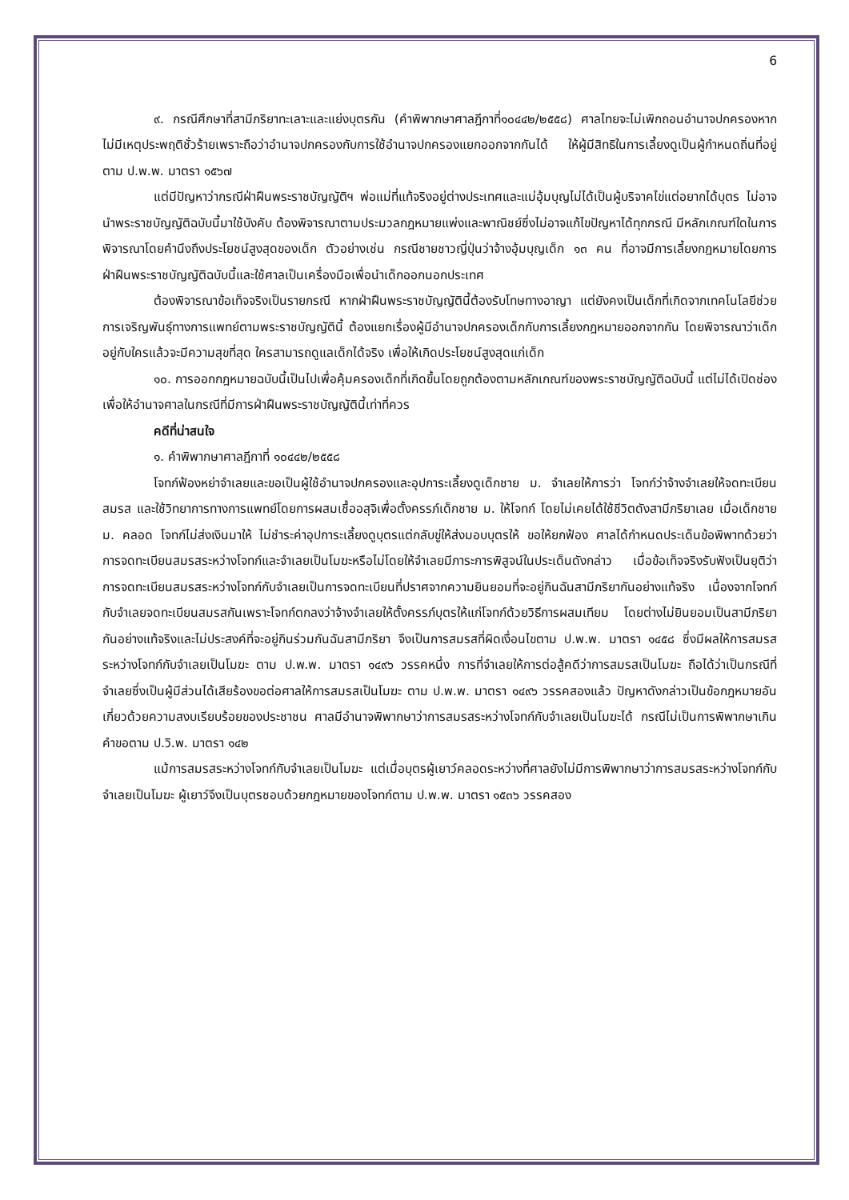6
๙. กรณีศึกษาที่สามีภริยาทะเลาะและแย่งบุตรกัน (คำพิพากษาศาลฎีกาที่๑๐๔๔๒/๒๕๕๘) ศาลไทยจะไม่เพิกถอนอำนาจปกครองหากไม่มีเหตุประพฤติชั่วร้ายเพราะถือว่าอำนาจปกครองกับการใช้อำนาจปกครองแยกออกจากกันได้ ให้ผู้มีสิทธิในการเลี้ยงดูเป็นผู้กำหนดถิ่นที่อยู่ตาม ป.พ.พ. มาตรา ๑๕๖๗
แต่มีปัญหาว่ากรณีฝ่าฝืนพระราชบัญญัติฯ พ่อแม่ที่แท้จริงอยู่ต่างประเทศและแม่อุ้มบุญไม่ได้เป็นผู้บริจาคไข่แต่อยากได้บุตร ไม่อาจนำพระราชบัญญัติฉบับนี้มาใช้บังคับ ต้องพิจารณาตามประมวลกฎหมายแพ่งและพาณิชย์ซึ่งไม่อาจแก้ไขปัญหาได้ทุกกรณี มีหลักเกณฑ์ใดในการพิจารณาโดยคำนึงถึงประโยชน์สูงสุดของเด็ก ตัวอย่างเช่น กรณีชายชาวญี่ปุ่นว่าจ้างอุ้มบุญเด็ก ๑๓ คน ที่อาจมีการเลี้ยงกฎหมายโดยการฝ่าฝืนพระราชบัญญัติฉบับนี้และใช้ศาลเป็นเครื่องมือเพื่อนำเด็กออกนอกประเทศ
ต้องพิจารณาข้อเท็จจริงเป็นรายกรณี หากฝ่าฝืนพระราชบัญญัตินี้ต้องรับโทษทางอาญา แต่ยังคงเป็นเด็กที่เกิดจากเทคโนโลยีช่วยการเจริญพันธุ์ทางการแพทย์ตามพระราชบัญญัตินี้ ต้องแยกเรื่องผู้มีอำนาจปกครองเด็กกับการเลี้ยงกฎหมายออกจากกัน โดยพิจารณาว่าเด็กอยู่กับใครแล้วจะมีความสุขที่สุด ใครสามารถดูแลเด็กได้จริง เพื่อให้เกิดประโยชน์สูงสุดแก่เด็ก
๑๐. การออกกฎหมายฉบับนี้เป็นไปเพื่อคุ้มครองเด็กที่เกิดขึ้นโดยถูกต้องตามหลักเกณฑ์ของพระราชบัญญัติฉบับนี้ แต่ไม่ได้เปิดช่องเพื่อให้อำนาจศาลในกรณีที่มีการฝ่าฝืนพระราชบัญญัตินี้เท่าที่ควร
คดีที่น่าสนใจ
๑. คำพิพากษาศาลฎีกาที่ ๑๐๔๔๒/๒๕๕๘
โจทก์ฟ้องหย่าจำเลยและขอเป็นผู้ใช้อำนาจปกครองและอุปการะเลี้ยงดูเด็กชาย ม. จำเลยให้การว่า โจทก์ว่าจ้างจำเลยให้จดทะเบียนสมรส และใช้วิทยาการทางการแพทย์โดยการผสมเชื้ออสุจิเพื่อตั้งครรภ์เด็กชาย ม. ให้โจทก์ โดยไม่เคยได้ใช้ชีวิตดังสามีภริยาเลย เมื่อเด็กชาย ม. คลอด โจทก์ไม่ส่งเงินมาให้ ไม่ชำระค่าอุปการะเลี้ยงดูบุตรแต่กลับขู่ให้ส่งมอบบุตรให้ ขอให้ยกฟ้อง ศาลได้กำหนดประเด็นข้อพิพาทด้วยว่า การจดทะเบียนสมรสระหว่างโจทก์และจำเลยเป็นโมฆะหรือไม่โดยให้จำเลยมีภาระการพิสูจน์ในประเด็นดังกล่าว เมื่อข้อเท็จจริงรับฟังเป็นยุติว่า การจดทะเบียนสมรสระหว่างโจทก์กับจำเลยเป็นการจดทะเบียนที่ปราศจากความยินยอมที่จะอยู่กินฉันสามีภริยากันอย่างแท้จริง เนื่องจากโจทก์กับจำเลยจดทะเบียนสมรสกันเพราะโจทก์ตกลงว่าจ้างจำเลยให้ตั้งครรภ์บุตรให้แก่โจทก์ด้วยวิธีการผสมเทียม โดยต่างไม่ยินยอมเป็นสามีภริยากันอย่างแท้จริงและไม่ประสงค์ที่จะอยู่กินร่วมกันฉันสามีภริยา จึงเป็นการสมรสที่ผิดเงื่อนไขตาม ป.พ.พ. มาตรา ๑๔๕๘ ซึ่งมีผลให้การสมรสระหว่างโจทก์กับจำเลยเป็นโมฆะ ตาม ป.พ.พ. มาตรา ๑๔๙๖ วรรคหนึ่ง การที่จำเลยให้การต่อสู้คดีว่าการสมรสเป็นโมฆะ ถือได้ว่าเป็นกรณีที่จำเลยซึ่งเป็นผู้มีส่วนได้เสียร้องขอต่อศาลให้การสมรสเป็นโมฆะ ตาม ป.พ.พ. มาตรา ๑๔๙๖ วรรคสองแล้ว ปัญหาดังกล่าวเป็นข้อกฎหมายอันเกี่ยวด้วยความสงบเรียบร้อยของประชาชน ศาลมีอำนาจพิพากษาว่าการสมรสระหว่างโจทก์กับจำเลยเป็นโมฆะได้ กรณีไม่เป็นการพิพากษาเกินคำขอตาม ป.วิ.พ. มาตรา ๑๔๒
แม้การสมรสระหว่างโจทก์กับจำเลยเป็นโมฆะ แต่เมื่อบุตรผู้เยาว์คลอดระหว่างที่ศาลยังไม่มีการพิพากษาว่าการสมรสระหว่างโจทก์กับจำเลยเป็นโมฆะ ผู้เยาว์จึงเป็นบุตรชอบด้วยกฎหมายของโจทก์ตาม ป.พ.พ. มาตรา ๑๕๓๖ วรรคสอง